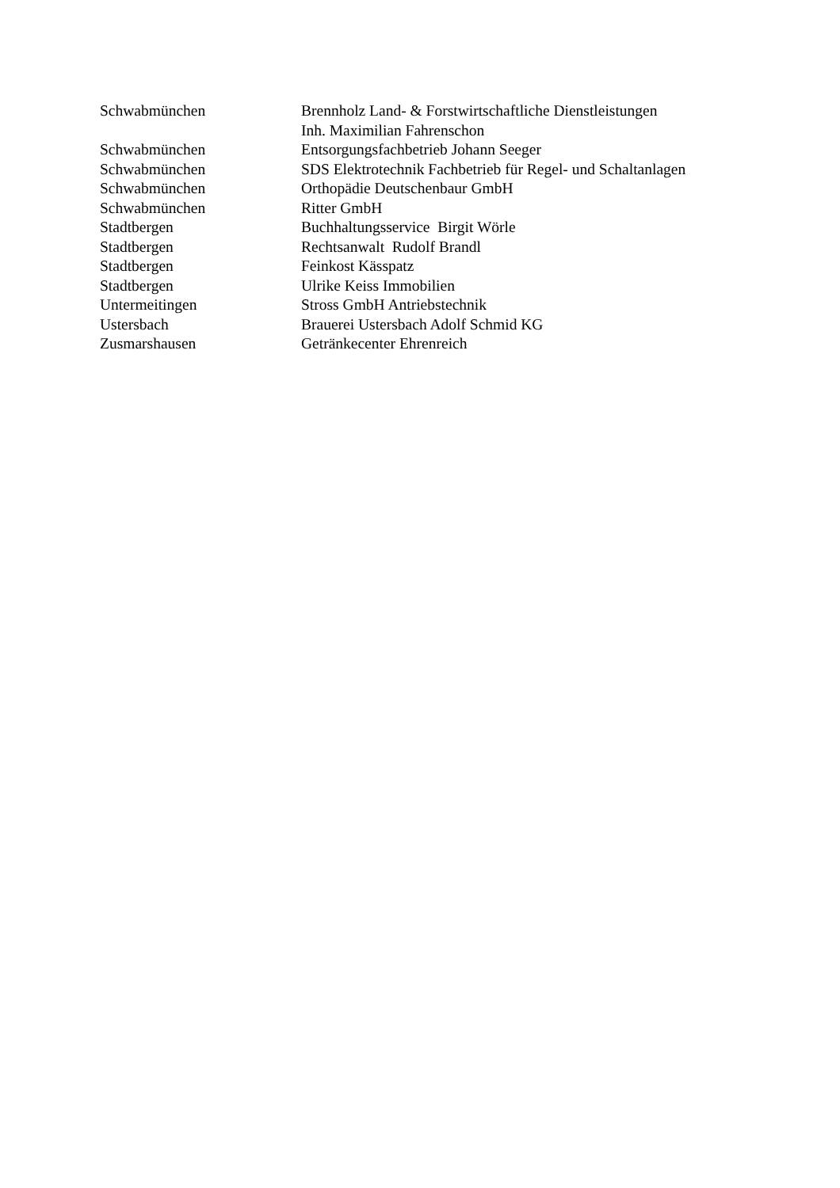| Schwabmünchen | Brennholz Land- & Forstwirtschaftliche Dienstleistungen Inh. Maximilian Fahrenschon |
| Schwabmünchen | Entsorgungsfachbetrieb Johann Seeger |
| Schwabmünchen | SDS Elektrotechnik Fachbetrieb für Regel- und Schaltanlagen |
| Schwabmünchen | Orthopädie Deutschenbaur GmbH |
| Schwabmünchen | Ritter GmbH |
| Stadtbergen | Buchhaltungsservice Birgit Wörle |
| Stadtbergen | Rechtsanwalt Rudolf Brandl |
| Stadtbergen | Feinkost Kässpatz |
| Stadtbergen | Ulrike Keiss Immobilien |
| Untermeitingen | Stross GmbH Antriebstechnik |
| Ustersbach | Brauerei Ustersbach Adolf Schmid KG |
| Zusmarshausen | Getränkecenter Ehrenreich |